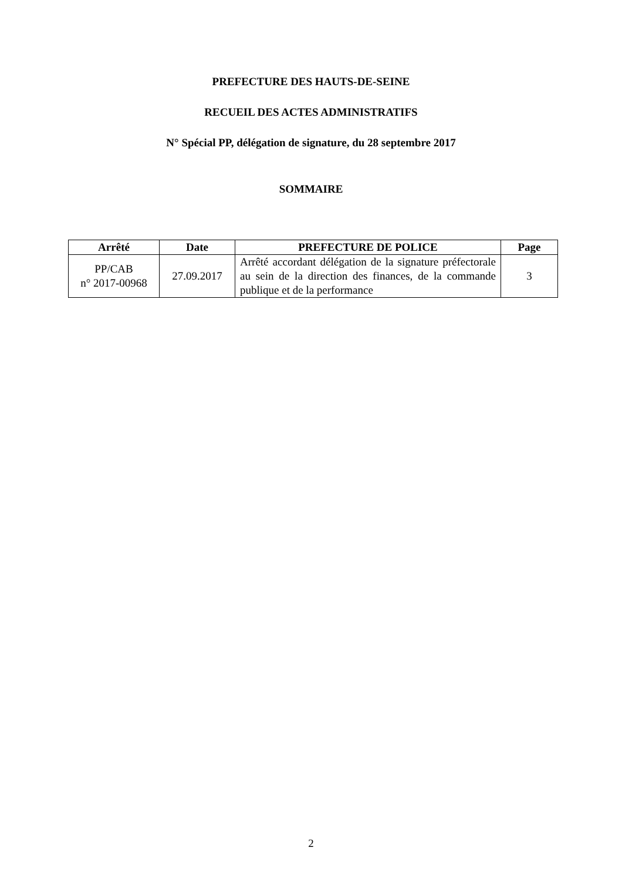PREFECTURE DES HAUTS-DE-SEINE
RECUEIL DES ACTES ADMINISTRATIFS
N° Spécial PP, délégation de signature, du 28 septembre 2017
SOMMAIRE
| Arrêté | Date | PREFECTURE DE POLICE | Page |
| --- | --- | --- | --- |
| PP/CAB n° 2017-00968 | 27.09.2017 | Arrêté accordant délégation de la signature préfectorale au sein de la direction des finances, de la commande publique et de la performance | 3 |
2